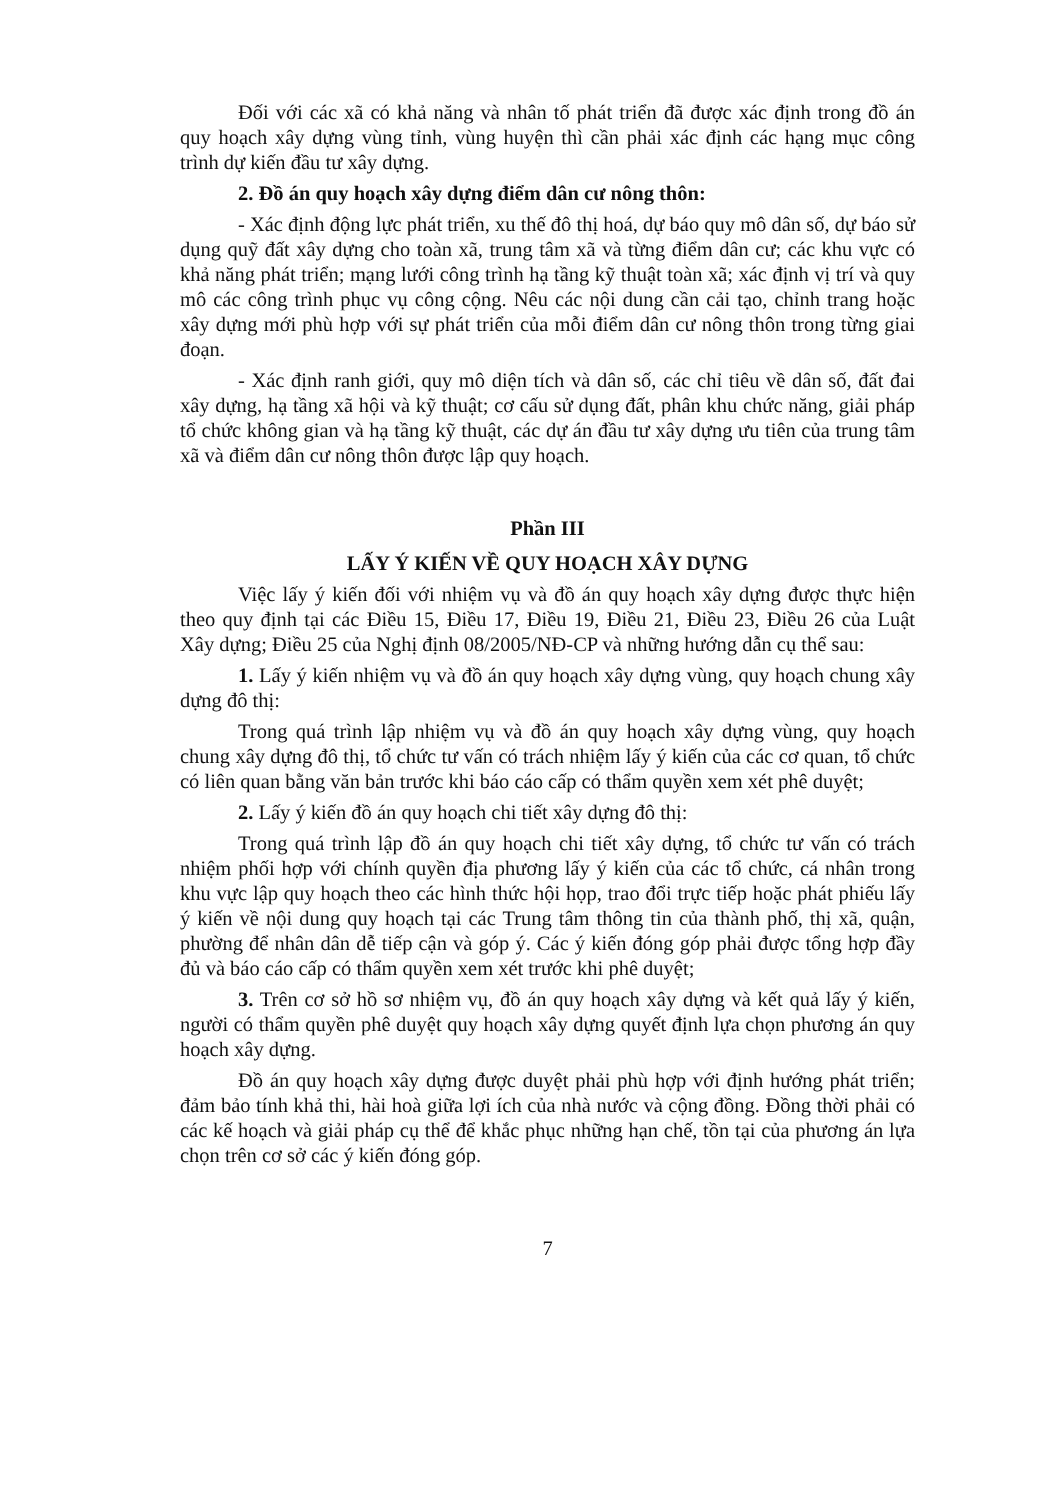Đối với các xã có khả năng và nhân tố phát triển đã được xác định trong đồ án quy hoạch xây dựng vùng tỉnh, vùng huyện thì cần phải xác định các hạng mục công trình dự kiến đầu tư xây dựng.
2. Đồ án quy hoạch xây dựng điểm dân cư nông thôn:
- Xác định động lực phát triển, xu thế đô thị hoá, dự báo quy mô dân số, dự báo sử dụng quỹ đất xây dựng cho toàn xã, trung tâm xã và từng điểm dân cư; các khu vực có khả năng phát triển; mạng lưới công trình hạ tầng kỹ thuật toàn xã; xác định vị trí và quy mô các công trình phục vụ công cộng. Nêu các nội dung cần cải tạo, chỉnh trang hoặc xây dựng mới phù hợp với sự phát triển của mỗi điểm dân cư nông thôn trong từng giai đoạn.
- Xác định ranh giới, quy mô diện tích và dân số, các chỉ tiêu về dân số, đất đai xây dựng, hạ tầng xã hội và kỹ thuật; cơ cấu sử dụng đất, phân khu chức năng, giải pháp tổ chức không gian và hạ tầng kỹ thuật, các dự án đầu tư xây dựng ưu tiên của trung tâm xã và điểm dân cư nông thôn được lập quy hoạch.
Phần III
LẤY Ý KIẾN VỀ QUY HOẠCH XÂY DỰNG
Việc lấy ý kiến đối với nhiệm vụ và đồ án quy hoạch xây dựng được thực hiện theo quy định tại các Điều 15, Điều 17, Điều 19, Điều 21, Điều 23, Điều 26 của Luật Xây dựng; Điều 25 của Nghị định 08/2005/NĐ-CP và những hướng dẫn cụ thể sau:
1. Lấy ý kiến nhiệm vụ và đồ án quy hoạch xây dựng vùng, quy hoạch chung xây dựng đô thị:
Trong quá trình lập nhiệm vụ và đồ án quy hoạch xây dựng vùng, quy hoạch chung xây dựng đô thị, tổ chức tư vấn có trách nhiệm lấy ý kiến của các cơ quan, tổ chức có liên quan bằng văn bản trước khi báo cáo cấp có thẩm quyền xem xét phê duyệt;
2. Lấy ý kiến đồ án quy hoạch chi tiết xây dựng đô thị:
Trong quá trình lập đồ án quy hoạch chi tiết xây dựng, tổ chức tư vấn có trách nhiệm phối hợp với chính quyền địa phương lấy ý kiến của các tổ chức, cá nhân trong khu vực lập quy hoạch theo các hình thức hội họp, trao đổi trực tiếp hoặc phát phiếu lấy ý kiến về nội dung quy hoạch tại các Trung tâm thông tin của thành phố, thị xã, quận, phường để nhân dân dễ tiếp cận và góp ý. Các ý kiến đóng góp phải được tổng hợp đầy đủ và báo cáo cấp có thẩm quyền xem xét trước khi phê duyệt;
3. Trên cơ sở hồ sơ nhiệm vụ, đồ án quy hoạch xây dựng và kết quả lấy ý kiến, người có thẩm quyền phê duyệt quy hoạch xây dựng quyết định lựa chọn phương án quy hoạch xây dựng.
Đồ án quy hoạch xây dựng được duyệt phải phù hợp với định hướng phát triển; đảm bảo tính khả thi, hài hoà giữa lợi ích của nhà nước và cộng đồng. Đồng thời phải có các kế hoạch và giải pháp cụ thể để khắc phục những hạn chế, tồn tại của phương án lựa chọn trên cơ sở các ý kiến đóng góp.
7